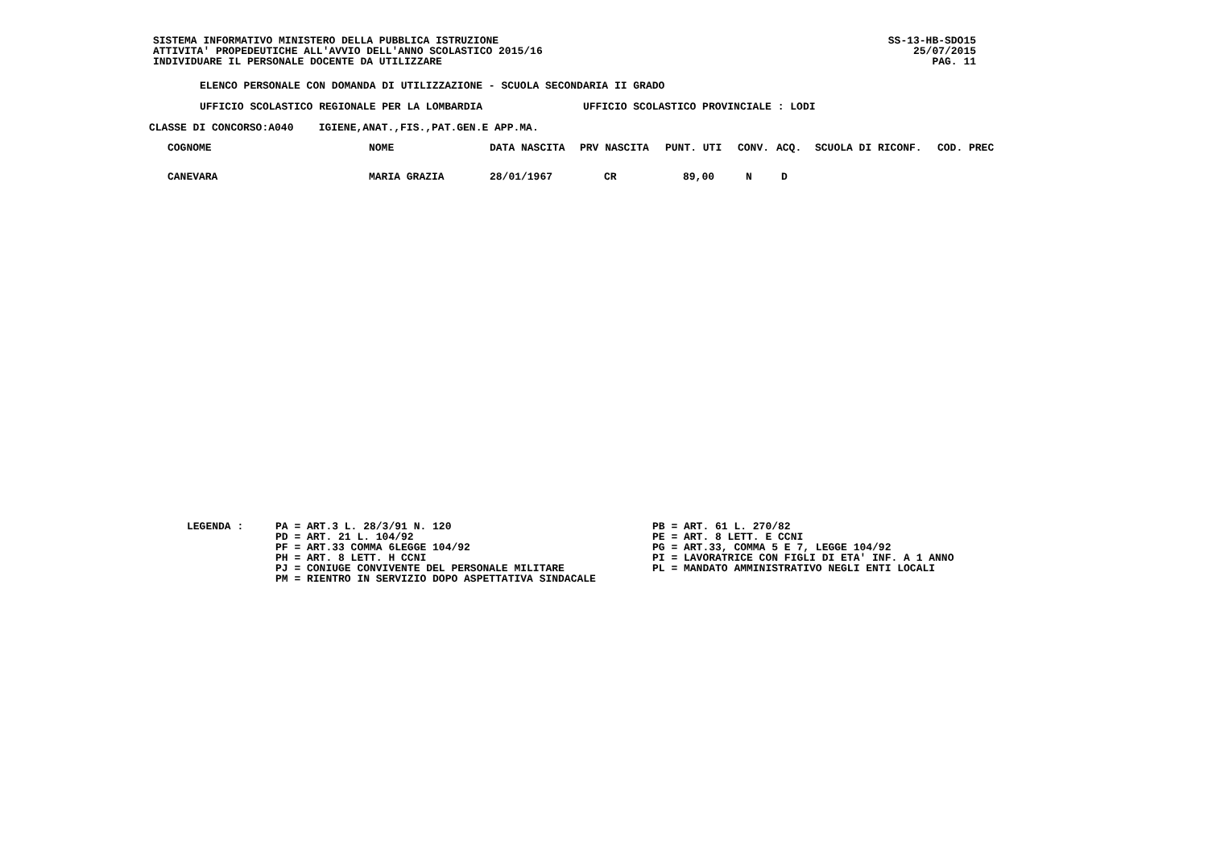SISTEMA INFORMATIVO MINISTERO DELLA PUBBLICA ISTRUZIONE
ATTIVITA' PROPEDEUTICHE ALL'AVVIO DELL'ANNO SCOLASTICO 2015/16
INDIVIDUARE IL PERSONALE DOCENTE DA UTILIZZARE
SS-13-HB-SDO15
25/07/2015
PAG. 11
ELENCO PERSONALE CON DOMANDA DI UTILIZZAZIONE - SCUOLA SECONDARIA II GRADO
UFFICIO SCOLASTICO REGIONALE PER LA LOMBARDIA UFFICIO SCOLASTICO PROVINCIALE : LODI
CLASSE DI CONCORSO:A040 IGIENE,ANAT.,FIS.,PAT.GEN.E APP.MA.
| COGNOME | NOME | DATA NASCITA | PRV NASCITA | PUNT. UTI | CONV. | ACQ. | SCUOLA DI RICONF. | COD. PREC |
| --- | --- | --- | --- | --- | --- | --- | --- | --- |
| CANEVARA | MARIA GRAZIA | 28/01/1967 | CR | 89,00 | N | D | | |
LEGENDA : PA = ART.3 L. 28/3/91 N. 120
PD = ART. 21 L. 104/92
PF = ART.33 COMMA 6LEGGE 104/92
PH = ART. 8 LETT. H CCNI
PJ = CONIUGE CONVIVENTE DEL PERSONALE MILITARE
PM = RIENTRO IN SERVIZIO DOPO ASPETTATIVA SINDACALE
PB = ART. 61 L. 270/82
PE = ART. 8 LETT. E CCNI
PG = ART.33, COMMA 5 E 7, LEGGE 104/92
PI = LAVORATRICE CON FIGLI DI ETA' INF. A 1 ANNO
PL = MANDATO AMMINISTRATIVO NEGLI ENTI LOCALI